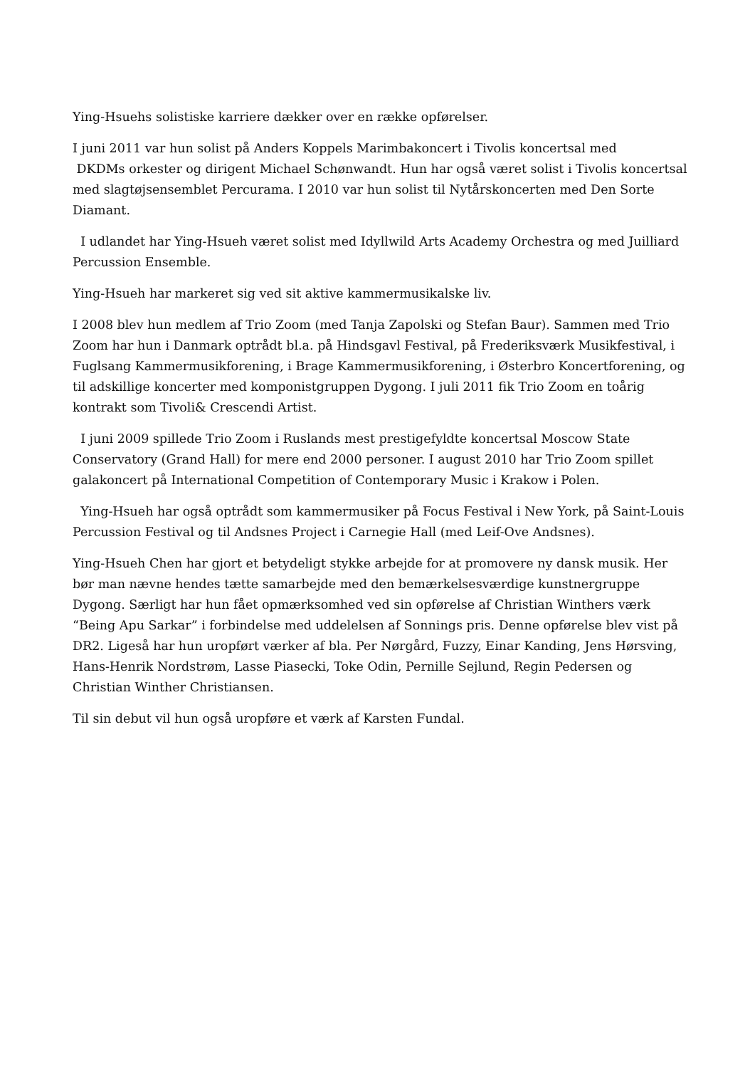Ying-Hsuehs solistiske karriere dækker over en række opførelser.
I juni 2011 var hun solist på Anders Koppels Marimbakoncert i Tivolis koncertsal med
DKDMs orkester og dirigent Michael Schønwandt. Hun har også været solist i Tivolis koncertsal med slagtøjsensemblet Percurama. I 2010 var hun solist til Nytårskoncerten med Den Sorte Diamant.
I udlandet har Ying-Hsueh været solist med Idyllwild Arts Academy Orchestra og med Juilliard Percussion Ensemble.
Ying-Hsueh har markeret sig ved sit aktive kammermusikalske liv.
I 2008 blev hun medlem af Trio Zoom (med Tanja Zapolski og Stefan Baur). Sammen med Trio Zoom har hun i Danmark optrådt bl.a. på Hindsgavl Festival, på Frederiksværk Musikfestival, i Fuglsang Kammermusikforening, i Brage Kammermusikforening, i Østerbro Koncertforening, og til adskillige koncerter med komponistgruppen Dygong. I juli 2011 fik Trio Zoom en toårig kontrakt som Tivoli& Crescendi Artist.
I juni 2009 spillede Trio Zoom i Ruslands mest prestigefyldte koncertsal Moscow State Conservatory (Grand Hall) for mere end 2000 personer. I august 2010 har Trio Zoom spillet galakoncert på International Competition of Contemporary Music i Krakow i Polen.
Ying-Hsueh har også optrådt som kammermusiker på Focus Festival i New York, på Saint-Louis Percussion Festival og til Andsnes Project i Carnegie Hall (med Leif-Ove Andsnes).
Ying-Hsueh Chen har gjort et betydeligt stykke arbejde for at promovere ny dansk musik. Her bør man nævne hendes tætte samarbejde med den bemærkelsesværdige kunstnergruppe Dygong. Særligt har hun fået opmærksomhed ved sin opførelse af Christian Winthers værk “Being Apu Sarkar” i forbindelse med uddelelsen af Sonnings pris. Denne opførelse blev vist på DR2. Ligeså har hun uropført værker af bla. Per Nørgård, Fuzzy, Einar Kanding, Jens Hørsving, Hans-Henrik Nordstrøm, Lasse Piasecki, Toke Odin, Pernille Sejlund, Regin Pedersen og Christian Winther Christiansen.
Til sin debut vil hun også uropføre et værk af Karsten Fundal.